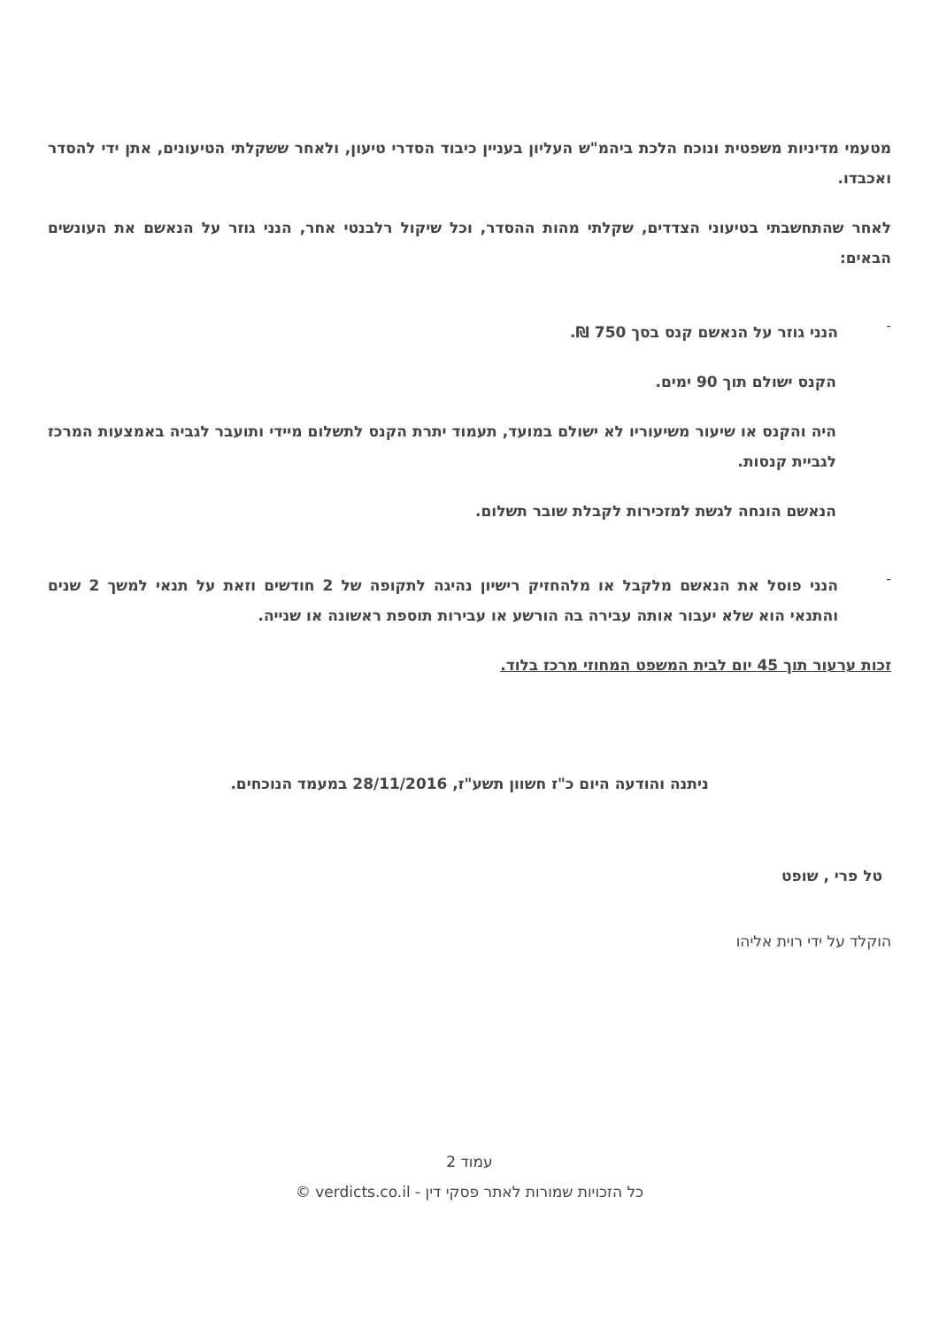מטעמי מדיניות משפטית ונוכח הלכת ביהמ"ש העליון בעניין כיבוד הסדרי טיעון, ולאחר ששקלתי הטיעונים, אתן ידי להסדר ואכבדו.
לאחר שהתחשבתי בטיעוני הצדדים, שקלתי מהות ההסדר, וכל שיקול רלבנטי אחר, הנני גוזר על הנאשם את העונשים הבאים:
-
הנני גוזר על הנאשם קנס בסך 750 ₪.
הקנס ישולם תוך 90 ימים.
היה והקנס או שיעור משיעוריו לא ישולם במועד, תעמוד יתרת הקנס לתשלום מיידי ותועבר לגביה באמצעות המרכז לגביית קנסות.
הנאשם הונחה לגשת למזכירות לקבלת שובר תשלום.
-
הנני פוסל את הנאשם מלקבל או מלהחזיק רישיון נהיגה לתקופה של 2 חודשים וזאת על תנאי למשך 2 שנים והתנאי הוא שלא יעבור אותה עבירה בה הורשע או עבירות תוספת ראשונה או שנייה.
זכות ערעור תוך 45 יום לבית המשפט המחוזי מרכז בלוד.
ניתנה והודעה היום כ"ז חשוון תשע"ז, 28/11/2016 במעמד הנוכחים.
טל פרי , שופט
הוקלד על ידי רוית אליהו
עמוד 2
כל הזכויות שמורות לאתר פסקי דין - verdicts.co.il ©